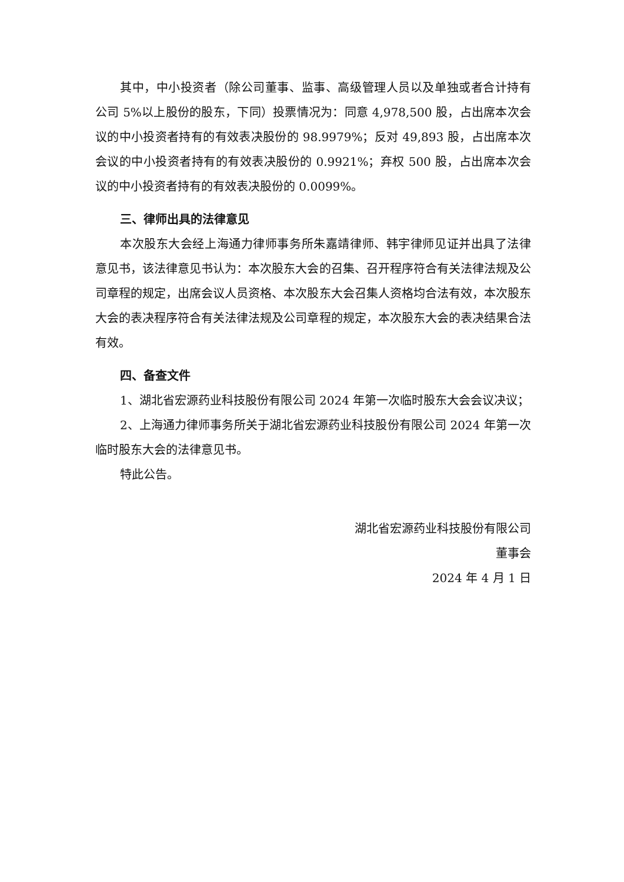其中，中小投资者（除公司董事、监事、高级管理人员以及单独或者合计持有公司 5%以上股份的股东，下同）投票情况为：同意 4,978,500 股，占出席本次会议的中小投资者持有的有效表决股份的 98.9979%；反对 49,893 股，占出席本次会议的中小投资者持有的有效表决股份的 0.9921%；弃权 500 股，占出席本次会议的中小投资者持有的有效表决股份的 0.0099%。
三、律师出具的法律意见
本次股东大会经上海通力律师事务所朱嘉靖律师、韩宇律师见证并出具了法律意见书，该法律意见书认为：本次股东大会的召集、召开程序符合有关法律法规及公司章程的规定，出席会议人员资格、本次股东大会召集人资格均合法有效，本次股东大会的表决程序符合有关法律法规及公司章程的规定，本次股东大会的表决结果合法有效。
四、备查文件
1、湖北省宏源药业科技股份有限公司 2024 年第一次临时股东大会会议决议；
2、上海通力律师事务所关于湖北省宏源药业科技股份有限公司 2024 年第一次临时股东大会的法律意见书。
特此公告。
湖北省宏源药业科技股份有限公司
董事会
2024 年 4 月 1 日